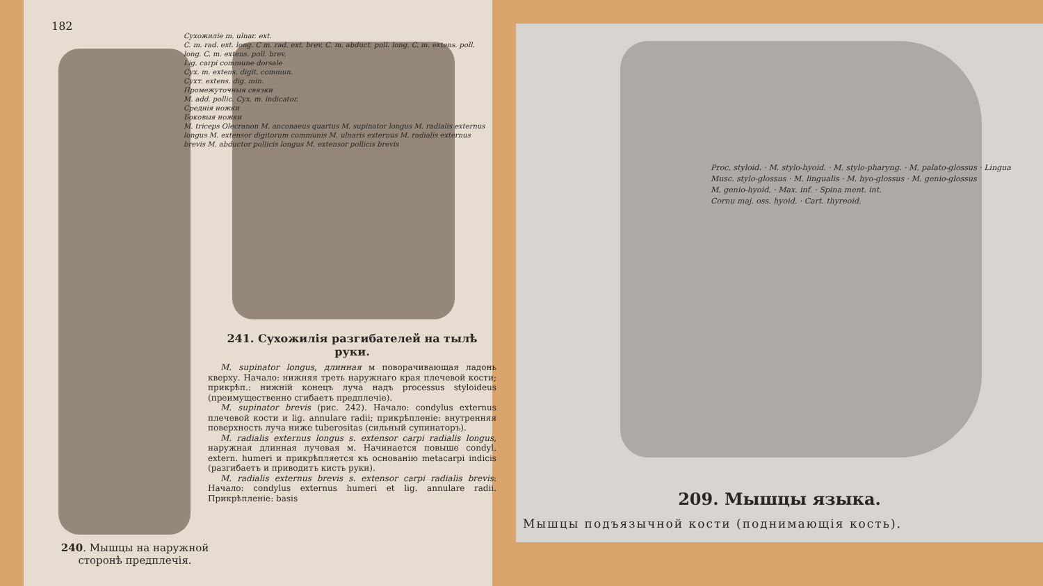182
Сухожилie m. ulnar. ext.
C. m. rad. ext. long. C m. rad. ext. brev. C. m. abduct. poll. long. C. m. extens. poll. long. C. m. extens. poll. brev.
Lig. carpi commune dorsale
Сух. m. extens. digit. commun.
Сухт. extens. dig. min.
Промежуточныя связки
M. add. pollic. Сух. m. indicator.
Среднія ножки
Боковыя ножки
M. triceps Olecranon M. anconaeus quartus M. supinator longus M. radialis externus longus M. extensor digitorum communis M. ulnaris externus M. radialis externus brevis M. abductor pollicis longus M. extensor pollicis brevis
240. Мышцы на наружной сторонѣ предплечія.
241. Сухожилія разгибателей на тылѣ руки.
M. supinator longus, длинная м поворачивающая ладонь кверху. Начало: нижняя треть наружнаго края плечевой кости; прикрѣп.: нижній конецъ луча надъ processus styloideus (преимущественно сгибаетъ предплечіе).
M. supinator brevis (рис. 242). Начало: condylus externus плечевой кости и lig. annulare radii; прикрѣпленіе: внутренняя поверхность луча ниже tuberositas (сильный супинаторъ).
M. radialis externus longus s. extensor carpi radialis longus, наружная длинная лучевая м. Начинается повыше condyl. extern. humeri и прикрѣпляется къ основанію metacarpi indicis (разгибаетъ и приводитъ кисть руки).
M. radialis externus brevis s. extensor carpi radialis brevis: Начало: condylus externus humeri et lig. annulare radii. Прикрѣпленіе: basis
Proc. styloid. · M. stylo-hyoid. · M. stylo-pharyng. · M. palato-glossus · Lingua
Musc. stylo-glossus · M. lingualis · M. hyo-glossus · M. genio-glossus
M. genio-hyoid. · Max. inf. · Spina ment. int.
Cornu maj. oss. hyoid. · Cart. thyreoid.
209. Мышцы языка.
Мышцы подъязычной кости (поднимающія кость).